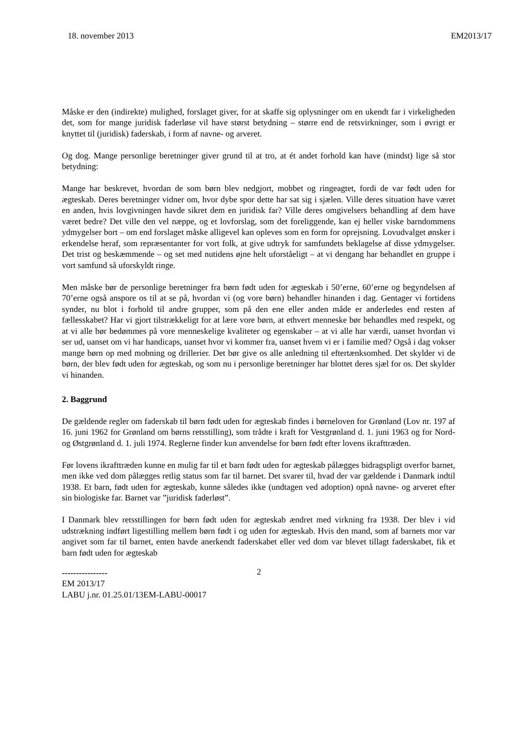18. november 2013 EM2013/17
Måske er den (indirekte) mulighed, forslaget giver, for at skaffe sig oplysninger om en ukendt far i virkeligheden det, som for mange juridisk faderløse vil have størst betydning – større end de retsvirkninger, som i øvrigt er knyttet til (juridisk) faderskab, i form af navne- og arveret.
Og dog. Mange personlige beretninger giver grund til at tro, at ét andet forhold kan have (mindst) lige så stor betydning:
Mange har beskrevet, hvordan de som børn blev nedgjort, mobbet og ringeagtet, fordi de var født uden for ægteskab. Deres beretninger vidner om, hvor dybe spor dette har sat sig i sjælen. Ville deres situation have været en anden, hvis lovgivningen havde sikret dem en juridisk far? Ville deres omgivelsers behandling af dem have været bedre? Det ville den vel næppe, og et lovforslag, som det foreliggende, kan ej heller viske barndommens ydmygelser bort – om end forslaget måske alligevel kan opleves som en form for oprejsning. Lovudvalget ønsker i erkendelse heraf, som repræsentanter for vort folk, at give udtryk for samfundets beklagelse af disse ydmygelser. Det trist og beskæmmende – og set med nutidens øjne helt uforståeligt – at vi dengang har behandlet en gruppe i vort samfund så uforskyldt ringe.
Men måske bør de personlige beretninger fra børn født uden for ægteskab i 50’erne, 60’erne og begyndelsen af 70’erne også anspore os til at se på, hvordan vi (og vore børn) behandler hinanden i dag. Gentager vi fortidens synder, nu blot i forhold til andre grupper, som på den ene eller anden måde er anderledes end resten af fællesskabet? Har vi gjort tilstrækkeligt for at lære vore børn, at ethvert menneske bør behandles med respekt, og at vi alle bør bedømmes på vore menneskelige kvaliteter og egenskaber – at vi alle har værdi, uanset hvordan vi ser ud, uanset om vi har handicaps, uanset hvor vi kommer fra, uanset hvem vi er i familie med? Også i dag vokser mange børn op med mobning og drillerier. Det bør give os alle anledning til eftertænksomhed. Det skylder vi de børn, der blev født uden for ægteskab, og som nu i personlige beretninger har blottet deres sjæl for os. Det skylder vi hinanden.
2. Baggrund
De gældende regler om faderskab til børn født uden for ægteskab findes i børneloven for Grønland (Lov nr. 197 af 16. juni 1962 for Grønland om børns retsstilling), som trådte i kraft for Vestgrønland d. 1. juni 1963 og for Nord- og Østgrønland d. 1. juli 1974. Reglerne finder kun anvendelse for børn født efter lovens ikrafttræden.
Før lovens ikrafttræden kunne en mulig far til et barn født uden for ægteskab pålægges bidragspligt overfor barnet, men ikke ved dom pålægges retlig status som far til barnet. Det svarer til, hvad der var gældende i Danmark indtil 1938. Et barn, født uden for ægteskab, kunne således ikke (undtagen ved adoption) opnå navne- og arveret efter sin biologiske far. Barnet var ”juridisk faderløst”.
I Danmark blev retsstillingen for børn født uden for ægteskab ændret med virkning fra 1938. Der blev i vid udstrækning indført ligestilling mellem børn født i og uden for ægteskab. Hvis den mand, som af barnets mor var angivet som far til barnet, enten havde anerkendt faderskabet eller ved dom var blevet tillagt faderskabet, fik et barn født uden for ægteskab
2
----------------
EM 2013/17
LABU j.nr. 01.25.01/13EM-LABU-00017